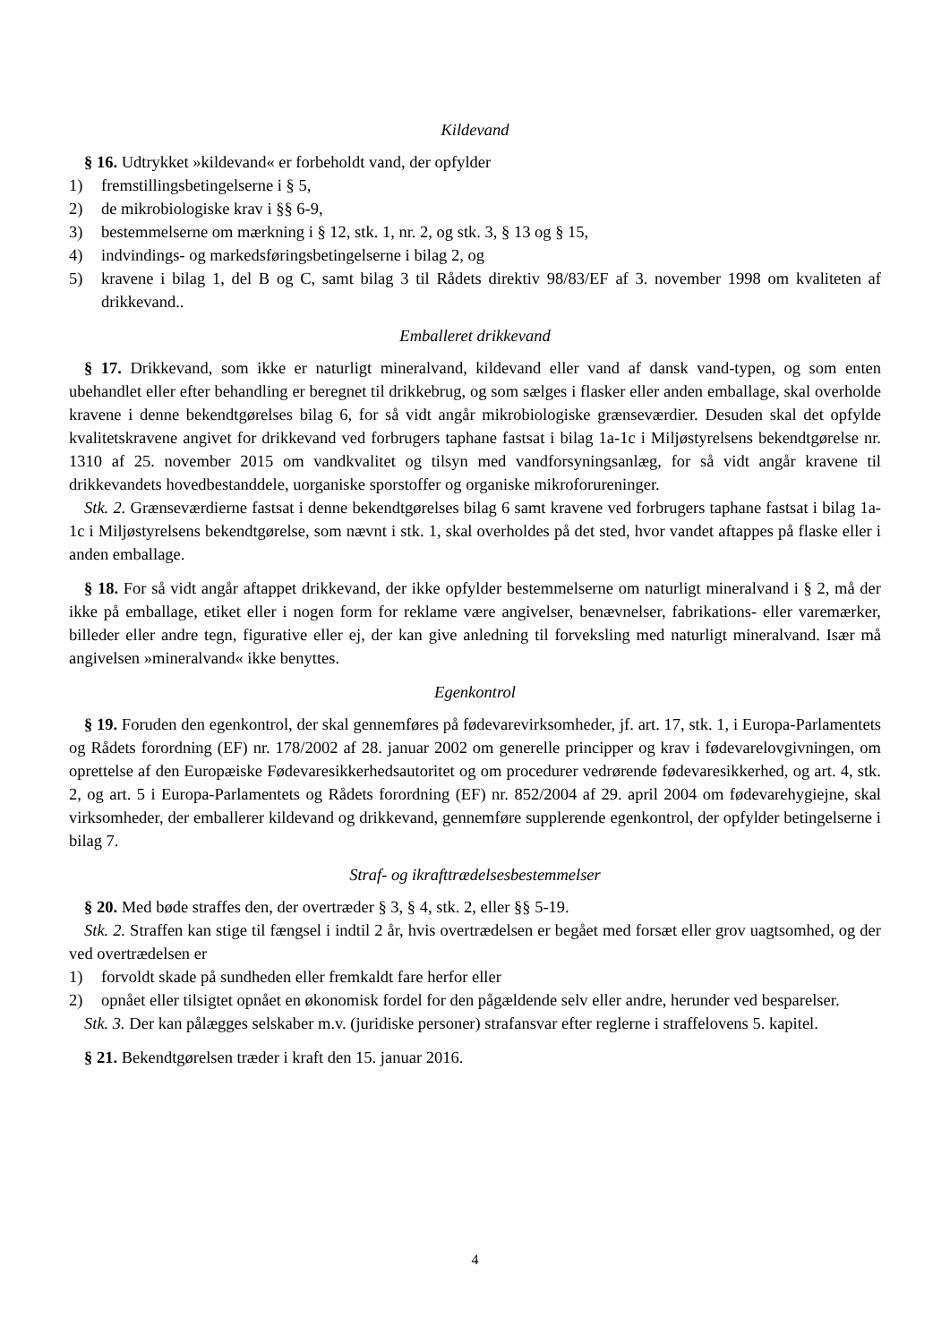Kildevand
§ 16. Udtrykket »kildevand« er forbeholdt vand, der opfylder
1) fremstillingsbetingelserne i § 5,
2) de mikrobiologiske krav i §§ 6-9,
3) bestemmelserne om mærkning i § 12, stk. 1, nr. 2, og stk. 3, § 13 og § 15,
4) indvindings- og markedsføringsbetingelserne i bilag 2, og
5) kravene i bilag 1, del B og C, samt bilag 3 til Rådets direktiv 98/83/EF af 3. november 1998 om kvaliteten af drikkevand..
Emballeret drikkevand
§ 17. Drikkevand, som ikke er naturligt mineralvand, kildevand eller vand af dansk vand-typen, og som enten ubehandlet eller efter behandling er beregnet til drikkebrug, og som sælges i flasker eller anden emballage, skal overholde kravene i denne bekendtgørelses bilag 6, for så vidt angår mikrobiologiske grænseværdier. Desuden skal det opfylde kvalitetskravene angivet for drikkevand ved forbrugers taphane fastsat i bilag 1a-1c i Miljøstyrelsens bekendtgørelse nr. 1310 af 25. november 2015 om vandkvalitet og tilsyn med vandforsyningsanlæg, for så vidt angår kravene til drikkevandets hovedbestanddele, uorganiske sporstoffer og organiske mikroforureninger.
Stk. 2. Grænseværdierne fastsat i denne bekendtgørelses bilag 6 samt kravene ved forbrugers taphane fastsat i bilag 1a-1c i Miljøstyrelsens bekendtgørelse, som nævnt i stk. 1, skal overholdes på det sted, hvor vandet aftappes på flaske eller i anden emballage.
§ 18. For så vidt angår aftappet drikkevand, der ikke opfylder bestemmelserne om naturligt mineralvand i § 2, må der ikke på emballage, etiket eller i nogen form for reklame være angivelser, benævnelser, fabrikations- eller varemærker, billeder eller andre tegn, figurative eller ej, der kan give anledning til forveksling med naturligt mineralvand. Især må angivelsen »mineralvand« ikke benyttes.
Egenkontrol
§ 19. Foruden den egenkontrol, der skal gennemføres på fødevarevirksomheder, jf. art. 17, stk. 1, i Europa-Parlamentets og Rådets forordning (EF) nr. 178/2002 af 28. januar 2002 om generelle principper og krav i fødevarelovgivningen, om oprettelse af den Europæiske Fødevaresikkerhedsautoritet og om procedurer vedrørende fødevaresikkerhed, og art. 4, stk. 2, og art. 5 i Europa-Parlamentets og Rådets forordning (EF) nr. 852/2004 af 29. april 2004 om fødevarehygiejne, skal virksomheder, der emballerer kildevand og drikkevand, gennemføre supplerende egenkontrol, der opfylder betingelserne i bilag 7.
Straf- og ikrafttrædelsesbestemmelser
§ 20. Med bøde straffes den, der overtræder § 3, § 4, stk. 2, eller §§ 5-19.
Stk. 2. Straffen kan stige til fængsel i indtil 2 år, hvis overtrædelsen er begået med forsæt eller grov uagtsomhed, og der ved overtrædelsen er
1) forvoldt skade på sundheden eller fremkaldt fare herfor eller
2) opnået eller tilsigtet opnået en økonomisk fordel for den pågældende selv eller andre, herunder ved besparelser.
Stk. 3. Der kan pålægges selskaber m.v. (juridiske personer) strafansvar efter reglerne i straffelovens 5. kapitel.
§ 21. Bekendtgørelsen træder i kraft den 15. januar 2016.
4